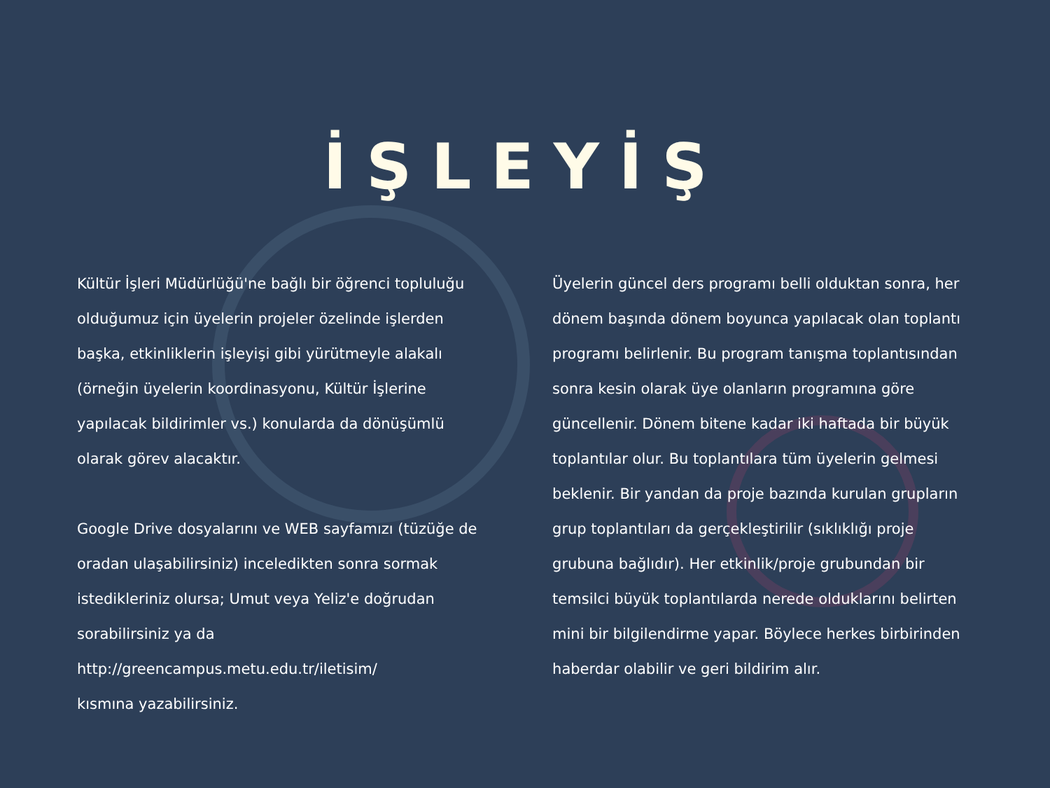İŞLEYİŞ
Kültür İşleri Müdürlüğü'ne bağlı bir öğrenci topluluğu olduğumuz için üyelerin projeler özelinde işlerden başka, etkinliklerin işleyişi gibi yürütmeyle alakalı (örneğin üyelerin koordinasyonu, Kültür İşlerine yapılacak bildirimler vs.) konularda da dönüşümlü olarak görev alacaktır.
Google Drive dosyalarını ve WEB sayfamızı (tüzüğe de oradan ulaşabilirsiniz) inceledikten sonra sormak istedikleriniz olursa; Umut veya Yeliz'e doğrudan sorabilirsiniz ya da
http://greencampus.metu.edu.tr/iletisim/
kısmına yazabilirsiniz.
Üyelerin güncel ders programı belli olduktan sonra, her dönem başında dönem boyunca yapılacak olan toplantı programı belirlenir. Bu program tanışma toplantısından sonra kesin olarak üye olanların programına göre güncellenir. Dönem bitene kadar iki haftada bir büyük toplantılar olur. Bu toplantılara tüm üyelerin gelmesi beklenir. Bir yandan da proje bazında kurulan grupların grup toplantıları da gerçekleştirilir (sıklıklığı proje grubuna bağlıdır). Her etkinlik/proje grubundan bir temsilci büyük toplantılarda nerede olduklarını belirten mini bir bilgilendirme yapar. Böylece herkes birbirinden haberdar olabilir ve geri bildirim alır.